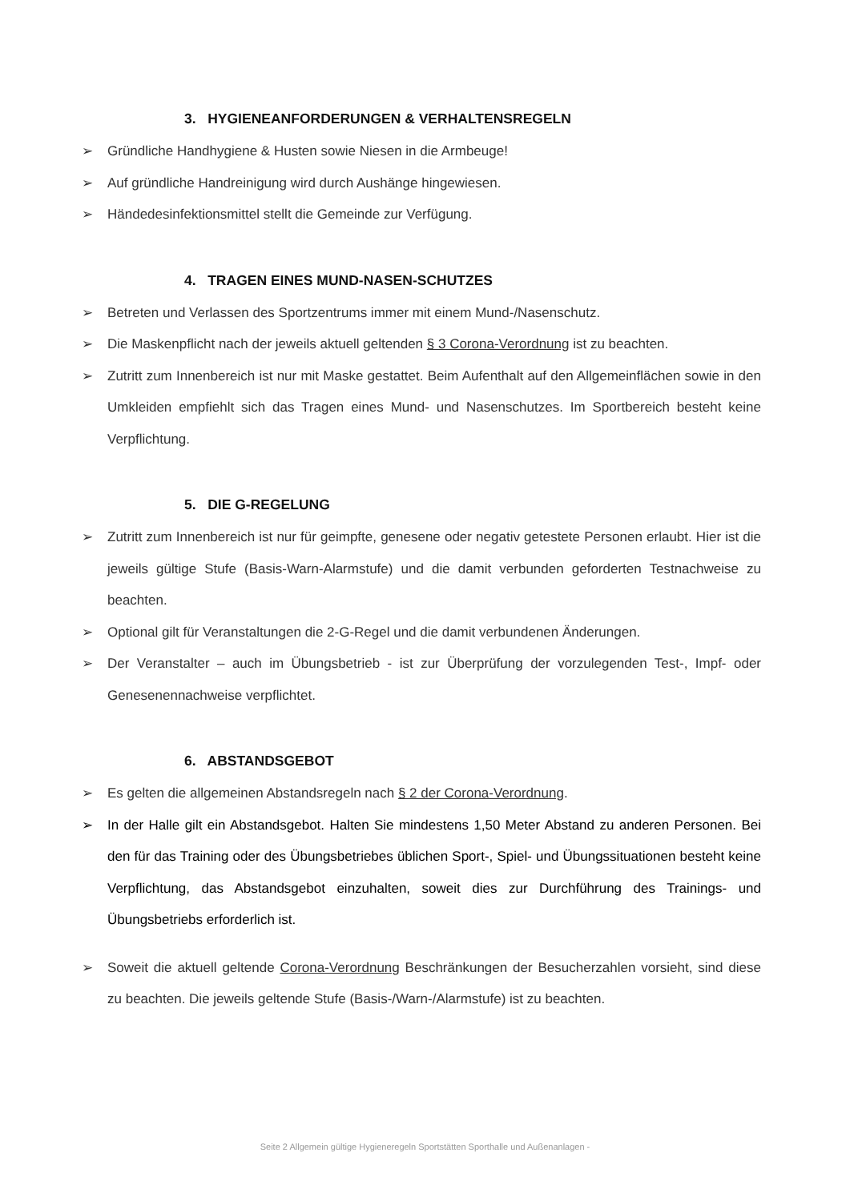3. HYGIENEANFORDERUNGEN & VERHALTENSREGELN
➢ Gründliche Handhygiene & Husten sowie Niesen in die Armbeuge!
➢ Auf gründliche Handreinigung wird durch Aushänge hingewiesen.
➢ Händedesinfektionsmittel stellt die Gemeinde zur Verfügung.
4. TRAGEN EINES MUND-NASEN-SCHUTZES
➢ Betreten und Verlassen des Sportzentrums immer mit einem Mund-/Nasenschutz.
➢ Die Maskenpflicht nach der jeweils aktuell geltenden § 3 Corona-Verordnung ist zu beachten.
➢ Zutritt zum Innenbereich ist nur mit Maske gestattet. Beim Aufenthalt auf den Allgemeinflächen sowie in den Umkleiden empfiehlt sich das Tragen eines Mund- und Nasenschutzes. Im Sportbereich besteht keine Verpflichtung.
5. DIE G-REGELUNG
➢ Zutritt zum Innenbereich ist nur für geimpfte, genesene oder negativ getestete Personen erlaubt. Hier ist die jeweils gültige Stufe (Basis-Warn-Alarmstufe) und die damit verbunden geforderten Testnachweise zu beachten.
➢ Optional gilt für Veranstaltungen die 2-G-Regel und die damit verbundenen Änderungen.
➢ Der Veranstalter – auch im Übungsbetrieb - ist zur Überprüfung der vorzulegenden Test-, Impf- oder Genesenennachweise verpflichtet.
6. ABSTANDSGEBOT
➢ Es gelten die allgemeinen Abstandsregeln nach § 2 der Corona-Verordnung.
➢ In der Halle gilt ein Abstandsgebot. Halten Sie mindestens 1,50 Meter Abstand zu anderen Personen. Bei den für das Training oder des Übungsbetriebes üblichen Sport-, Spiel- und Übungssituationen besteht keine Verpflichtung, das Abstandsgebot einzuhalten, soweit dies zur Durchführung des Trainings- und Übungsbetriebs erforderlich ist.
➢ Soweit die aktuell geltende Corona-Verordnung Beschränkungen der Besucherzahlen vorsieht, sind diese zu beachten. Die jeweils geltende Stufe (Basis-/Warn-/Alarmstufe) ist zu beachten.
Seite 2 Allgemein gültige Hygieneregeln Sportstätten Sporthalle und Außenanlagen -